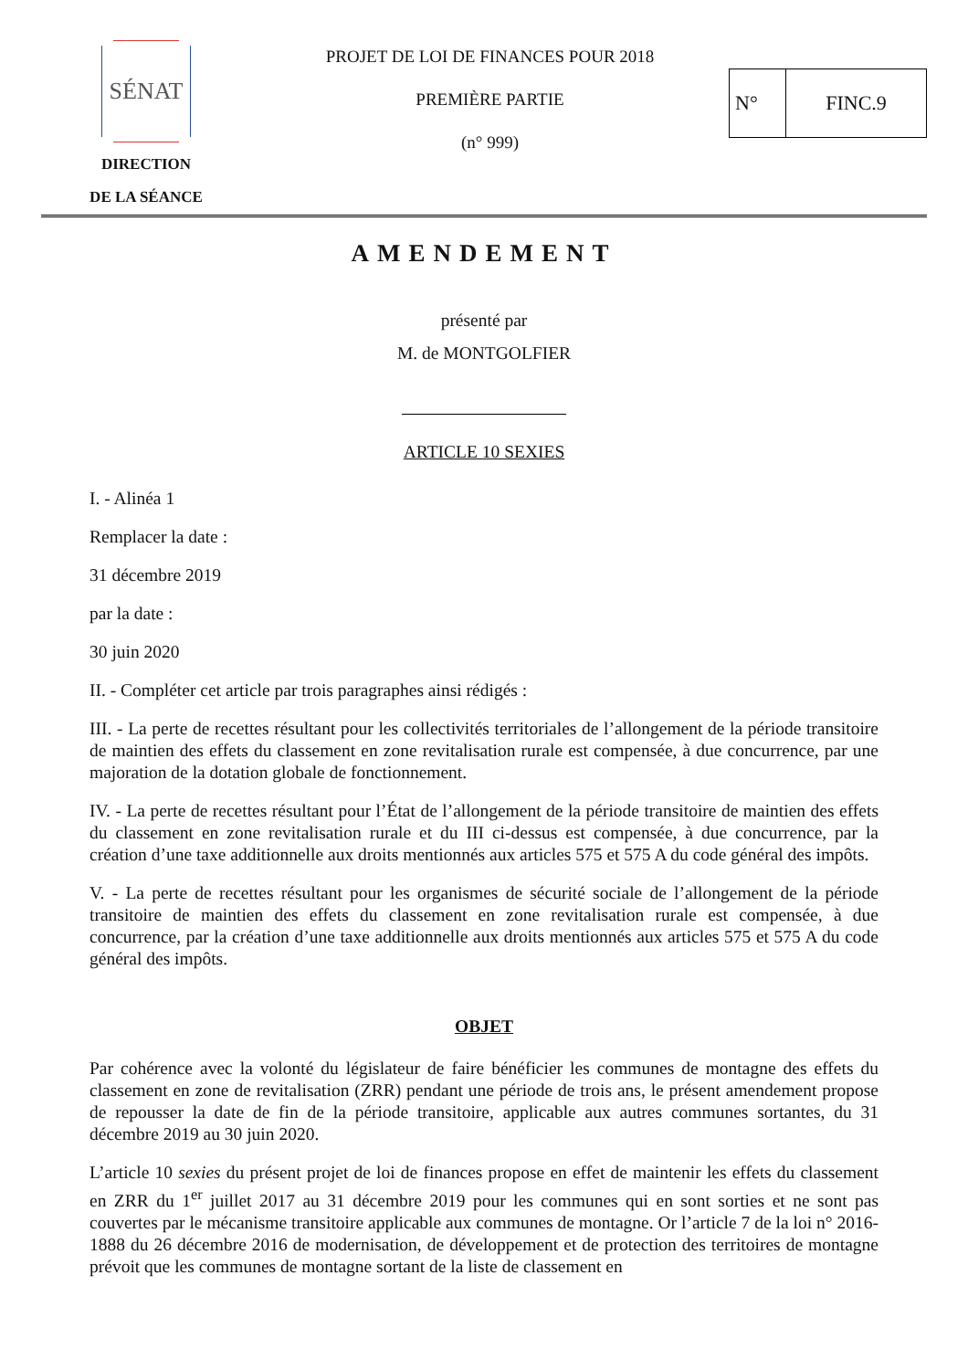SÉNAT
DIRECTION
DE LA SÉANCE
PROJET DE LOI DE FINANCES POUR 2018
PREMIÈRE PARTIE
(n° 999)
N° FINC.9
AMENDEMENT
présenté par
M. de MONTGOLFIER
ARTICLE 10 SEXIES
I. - Alinéa 1
Remplacer la date :
31 décembre 2019
par la date :
30 juin 2020
II. - Compléter cet article par trois paragraphes ainsi rédigés :
III. - La perte de recettes résultant pour les collectivités territoriales de l’allongement de la période transitoire de maintien des effets du classement en zone revitalisation rurale est compensée, à due concurrence, par une majoration de la dotation globale de fonctionnement.
IV. - La perte de recettes résultant pour l’État de l’allongement de la période transitoire de maintien des effets du classement en zone revitalisation rurale et du III ci-dessus est compensée, à due concurrence, par la création d’une taxe additionnelle aux droits mentionnés aux articles 575 et 575 A du code général des impôts.
V. - La perte de recettes résultant pour les organismes de sécurité sociale de l’allongement de la période transitoire de maintien des effets du classement en zone revitalisation rurale est compensée, à due concurrence, par la création d’une taxe additionnelle aux droits mentionnés aux articles 575 et 575 A du code général des impôts.
OBJET
Par cohérence avec la volonté du législateur de faire bénéficier les communes de montagne des effets du classement en zone de revitalisation (ZRR) pendant une période de trois ans, le présent amendement propose de repousser la date de fin de la période transitoire, applicable aux autres communes sortantes, du 31 décembre 2019 au 30 juin 2020.
L’article 10 sexies du présent projet de loi de finances propose en effet de maintenir les effets du classement en ZRR du 1<sup>er</sup> juillet 2017 au 31 décembre 2019 pour les communes qui en sont sorties et ne sont pas couvertes par le mécanisme transitoire applicable aux communes de montagne. Or l’article 7 de la loi n° 2016-1888 du 26 décembre 2016 de modernisation, de développement et de protection des territoires de montagne prévoit que les communes de montagne sortant de la liste de classement en